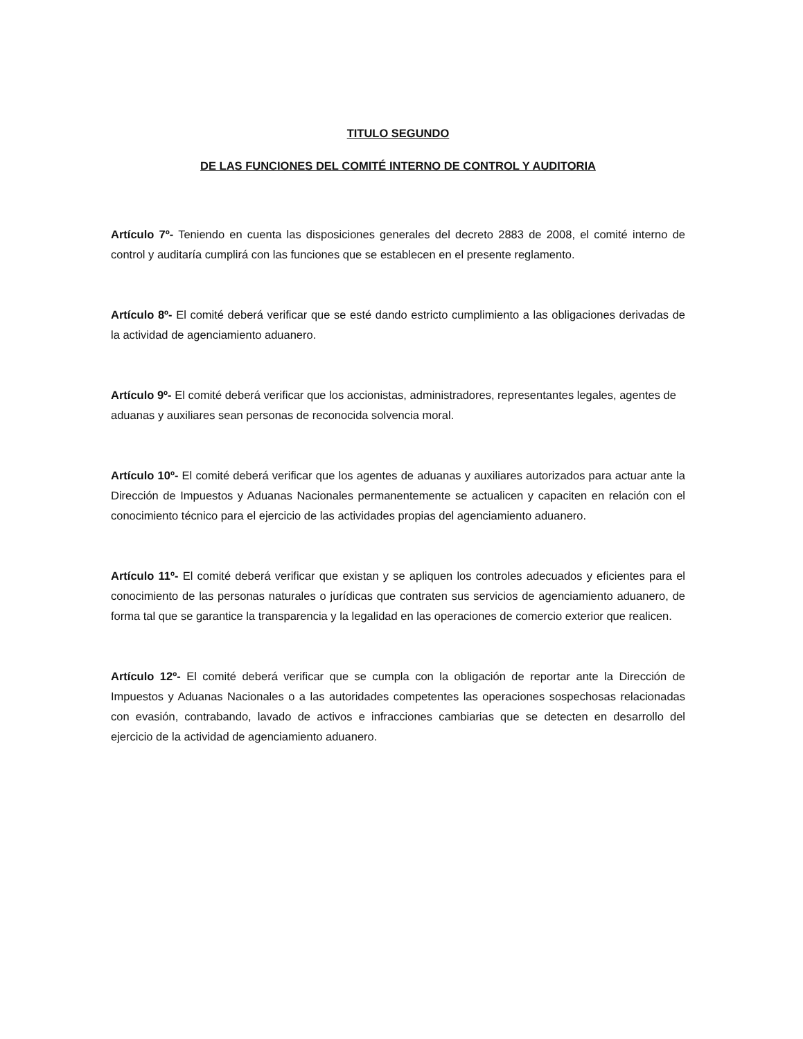TITULO SEGUNDO
DE LAS FUNCIONES DEL COMITÉ INTERNO DE CONTROL Y AUDITORIA
Artículo 7º- Teniendo en cuenta las disposiciones generales del decreto 2883 de 2008, el comité interno de control y auditaría cumplirá con las funciones que se establecen en el presente reglamento.
Artículo 8º- El comité deberá verificar que se esté dando estricto cumplimiento a las obligaciones derivadas de la actividad de agenciamiento aduanero.
Artículo 9º- El comité deberá verificar que los accionistas, administradores, representantes legales, agentes de aduanas y auxiliares sean personas de reconocida solvencia moral.
Artículo 10º- El comité deberá verificar que los agentes de aduanas y auxiliares autorizados para actuar ante la Dirección de Impuestos y Aduanas Nacionales permanentemente se actualicen y capaciten en relación con el conocimiento técnico para el ejercicio de las actividades propias del agenciamiento aduanero.
Artículo 11º- El comité deberá verificar que existan y se apliquen los controles adecuados y eficientes para el conocimiento de las personas naturales o jurídicas que contraten sus servicios de agenciamiento aduanero, de forma tal que se garantice la transparencia y la legalidad en las operaciones de comercio exterior que realicen.
Artículo 12º- El comité deberá verificar que se cumpla con la obligación de reportar ante la Dirección de Impuestos y Aduanas Nacionales o a las autoridades competentes las operaciones sospechosas relacionadas con evasión, contrabando, lavado de activos e infracciones cambiarias que se detecten en desarrollo del ejercicio de la actividad de agenciamiento aduanero.